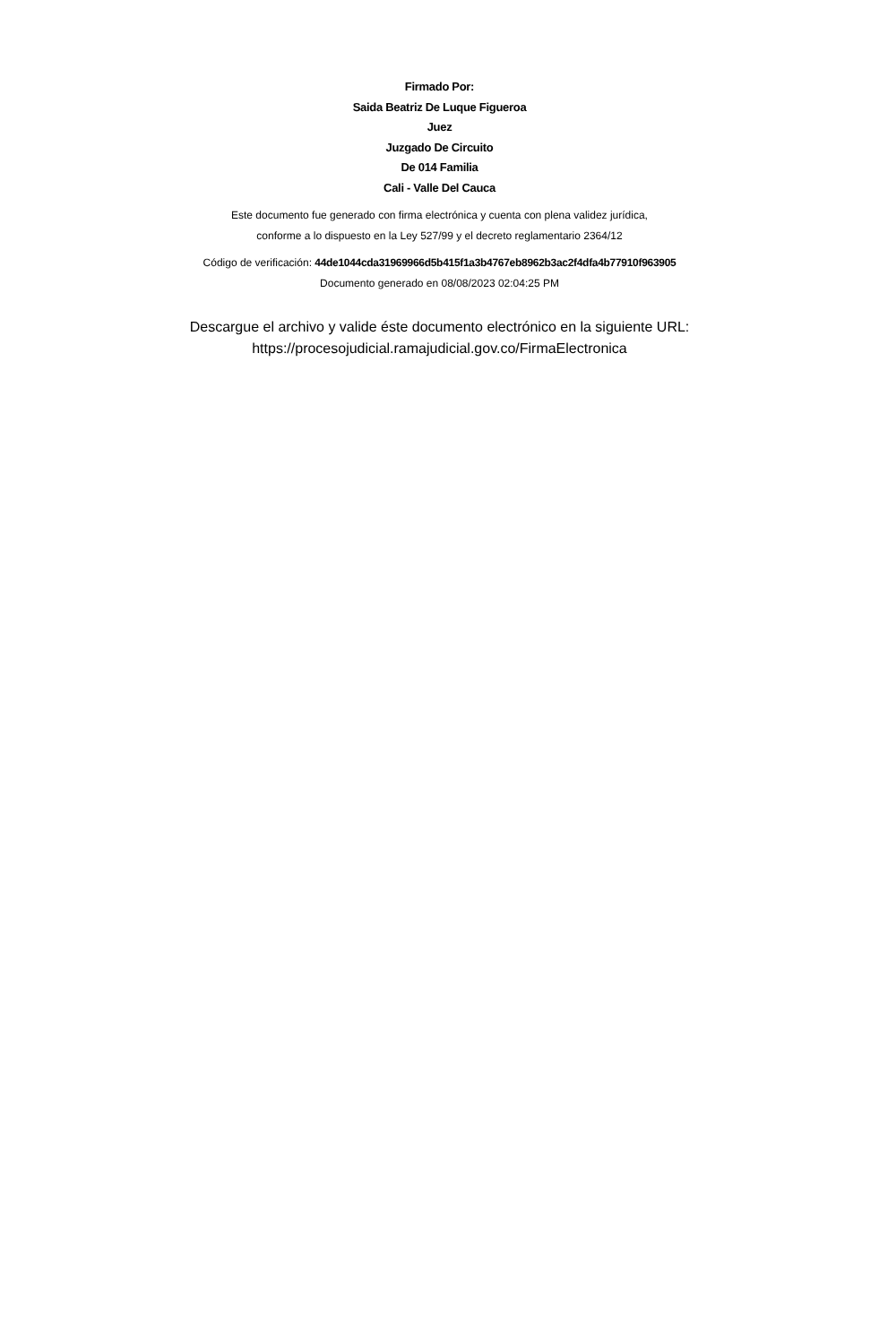Firmado Por:
Saida Beatriz De Luque Figueroa
Juez
Juzgado De Circuito
De 014 Familia
Cali - Valle Del Cauca
Este documento fue generado con firma electrónica y cuenta con plena validez jurídica,
conforme a lo dispuesto en la Ley 527/99 y el decreto reglamentario 2364/12
Código de verificación: 44de1044cda31969966d5b415f1a3b4767eb8962b3ac2f4dfa4b77910f963905
Documento generado en 08/08/2023 02:04:25 PM
Descargue el archivo y valide éste documento electrónico en la siguiente URL:
https://procesojudicial.ramajudicial.gov.co/FirmaElectronica